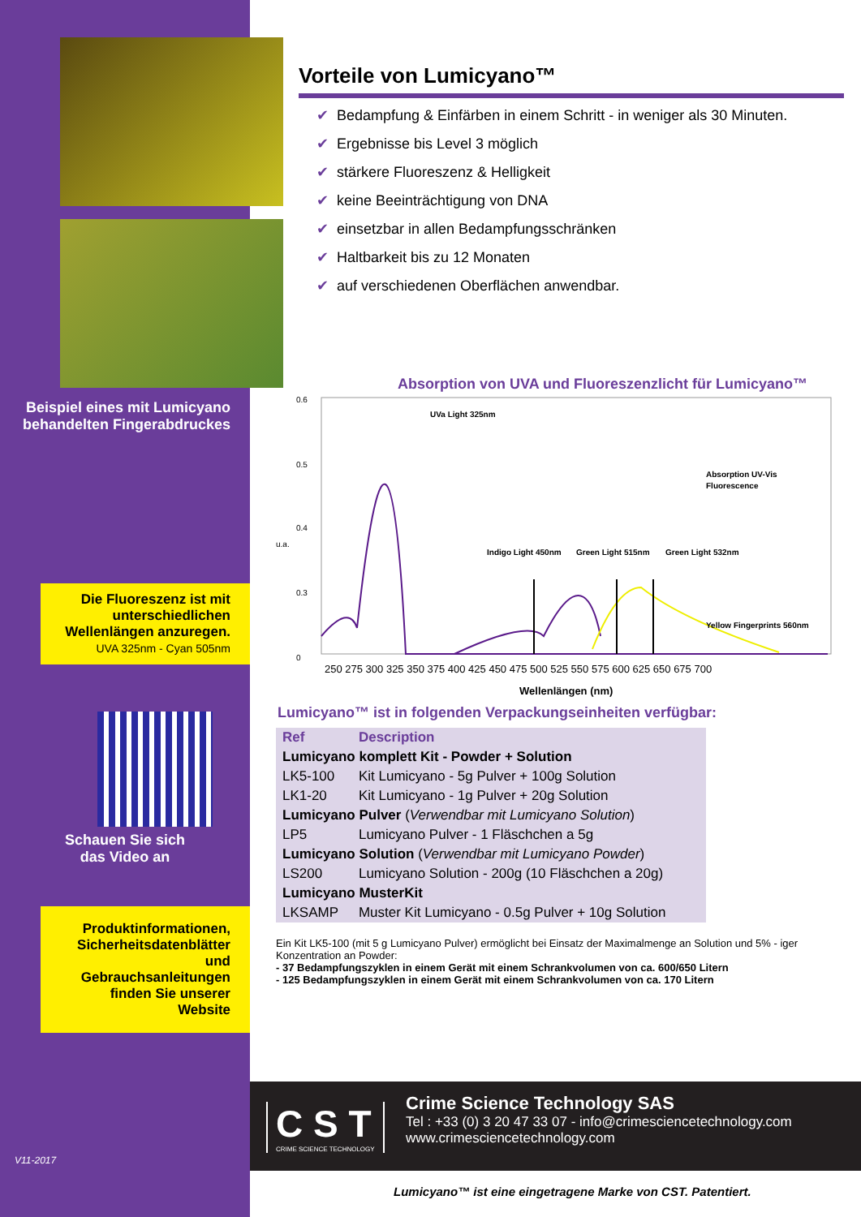Beispiel eines mit Lumicyano behandelten Fingerabdruckes
Die Fluoreszenz ist mit unterschiedlichen Wellenlängen anzuregen.
UVA 325nm - Cyan 505nm
Schauen Sie sich
das Video an
Produktinformationen, Sicherheitsdatenblätter und Gebrauchsanleitungen finden Sie unserer Website
V11-2017
Vorteile von Lumicyano™
✔ Bedampfung & Einfärben in einem Schritt - in weniger als 30 Minuten.
✔ Ergebnisse bis Level 3 möglich
✔ stärkere Fluoreszenz & Helligkeit
✔ keine Beeinträchtigung von DNA
✔ einsetzbar in allen Bedampfungsschränken
✔ Haltbarkeit bis zu 12 Monaten
✔ auf verschiedenen Oberflächen anwendbar.
Absorption von UVA und Fluoreszenzlicht für Lumicyano™
u.a.
0.6
0.5
0.4
0.3
0
UVa Light 325nm
Absorption UV-Vis
Fluorescence
Indigo Light 450nm
Green Light 515nm
Green Light 532nm
Yellow Fingerprints 560nm
250 275 300 325 350 375 400 425 450 475 500 525 550 575 600 625 650 675 700
Wellenlängen (nm)
Lumicyano™ ist in folgenden Verpackungseinheiten verfügbar:
| Ref | Description |
| --- | --- |
| Lumicyano komplett Kit - Powder + Solution | |
| LK5-100 | Kit Lumicyano - 5g Pulver + 100g Solution |
| LK1-20 | Kit Lumicyano - 1g Pulver + 20g Solution |
| Lumicyano Pulver ( Verwendbar mit Lumicyano Solution ) | |
| LP5 | Lumicyano Pulver - 1 Fläschchen a 5g |
| Lumicyano Solution ( Verwendbar mit Lumicyano Powder ) | |
| LS200 | Lumicyano Solution - 200g (10 Fläschchen a 20g) |
| Lumicyano MusterKit | |
| LKSAMP | Muster Kit Lumicyano - 0.5g Pulver + 10g Solution |
Ein Kit LK5-100 (mit 5 g Lumicyano Pulver) ermöglicht bei Einsatz der Maximalmenge an Solution und 5% - iger Konzentration an Powder:
- 37 Bedampfungszyklen in einem Gerät mit einem Schrankvolumen von ca. 600/650 Litern
- 125 Bedampfungszyklen in einem Gerät mit einem Schrankvolumen von ca. 170 Litern
C S T
CRIME SCIENCE TECHNOLOGY
Crime Science Technology SAS
Tel : +33 (0) 3 20 47 33 07 - info@crimesciencetechnology.com
www.crimesciencetechnology.com
Lumicyano™ ist eine eingetragene Marke von CST. Patentiert.